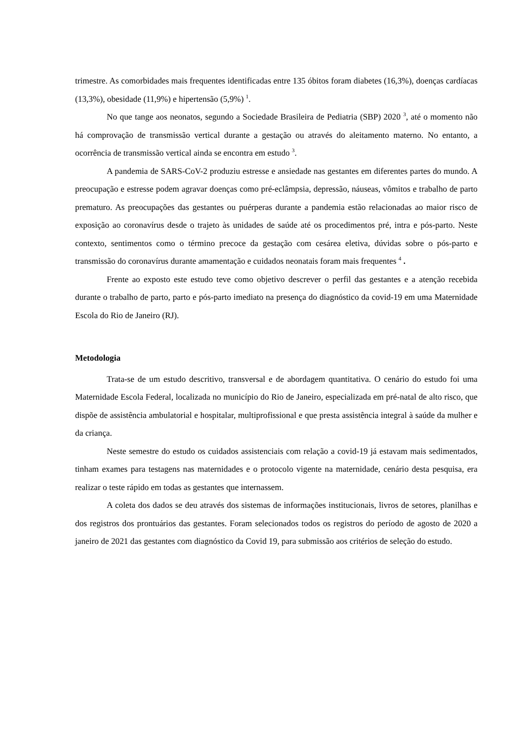trimestre. As comorbidades mais frequentes identificadas entre 135 óbitos foram diabetes (16,3%), doenças cardíacas (13,3%), obesidade (11,9%) e hipertensão (5,9%) <sup>1</sup>.
No que tange aos neonatos, segundo a Sociedade Brasileira de Pediatria (SBP) 2020 <sup>3</sup>, até o momento não há comprovação de transmissão vertical durante a gestação ou através do aleitamento materno. No entanto, a ocorrência de transmissão vertical ainda se encontra em estudo <sup>3</sup>.
A pandemia de SARS-CoV-2 produziu estresse e ansiedade nas gestantes em diferentes partes do mundo. A preocupação e estresse podem agravar doenças como pré-eclâmpsia, depressão, náuseas, vômitos e trabalho de parto prematuro. As preocupações das gestantes ou puérperas durante a pandemia estão relacionadas ao maior risco de exposição ao coronavírus desde o trajeto às unidades de saúde até os procedimentos pré, intra e pós-parto. Neste contexto, sentimentos como o término precoce da gestação com cesárea eletiva, dúvidas sobre o pós-parto e transmissão do coronavírus durante amamentação e cuidados neonatais foram mais frequentes <sup>4</sup> .
Frente ao exposto este estudo teve como objetivo descrever o perfil das gestantes e a atenção recebida durante o trabalho de parto, parto e pós-parto imediato na presença do diagnóstico da covid-19 em uma Maternidade Escola do Rio de Janeiro (RJ).
Metodologia
Trata-se de um estudo descritivo, transversal e de abordagem quantitativa. O cenário do estudo foi uma Maternidade Escola Federal, localizada no município do Rio de Janeiro, especializada em pré-natal de alto risco, que dispõe de assistência ambulatorial e hospitalar, multiprofissional e que presta assistência integral à saúde da mulher e da criança.
Neste semestre do estudo os cuidados assistenciais com relação a covid-19 já estavam mais sedimentados, tinham exames para testagens nas maternidades e o protocolo vigente na maternidade, cenário desta pesquisa, era realizar o teste rápido em todas as gestantes que internassem.
A coleta dos dados se deu através dos sistemas de informações institucionais, livros de setores, planilhas e dos registros dos prontuários das gestantes. Foram selecionados todos os registros do período de agosto de 2020 a janeiro de 2021 das gestantes com diagnóstico da Covid 19, para submissão aos critérios de seleção do estudo.